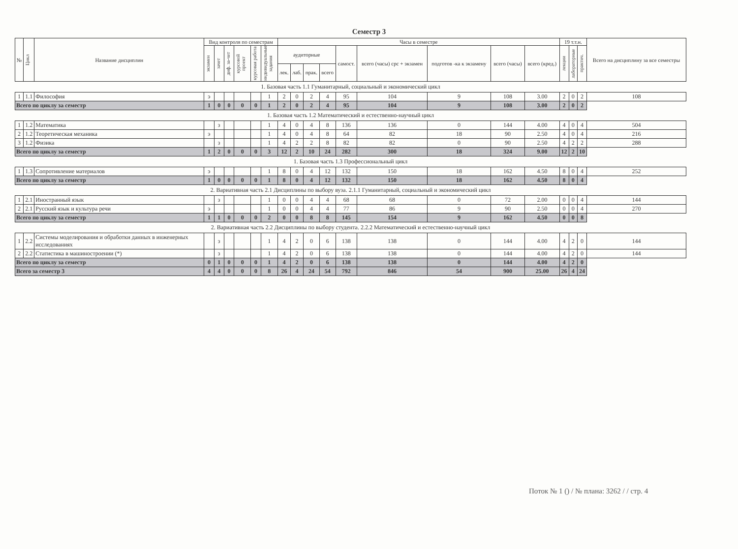Семестр 3
| № | Цикл | Название дисциплин | Вид контроля по семестрам | | | | | | Часы в семестре | | | | | | | | | 19 т.т.н. | | | Всего на дисциплину за все семестры |
| --- | --- | --- | --- | --- | --- | --- | --- | --- | --- | --- | --- | --- | --- | --- | --- | --- | --- | --- | --- | --- | --- |
| | | | экзамен | зачет | диф. за-чет | курсовой проект | курсовая работа | индивидуальные задания | аудиторные | | | | самост. | всего (часы) срс + экзамен | подготов -ка к экзамену | всего (часы) | всего (кред.) | лекции | лабораторные | практич. | |
| | | | | | | | | | лек. | лаб. | прак. | всего | | | | | | | | | |
| 1. Базовая часть 1.1 Гуманитарный, социальный и экономический цикл | | | | | | | | | | | | | | | | | | | | | |
| 1 | 1.1 | Философия | э | | | | | 1 | 2 | 0 | 2 | 4 | 95 | 104 | 9 | 108 | 3.00 | 2 | 0 | 2 | 108 |
| Всего по циклу за семестр | | | 1 | 0 | 0 | 0 | 0 | 1 | 2 | 0 | 2 | 4 | 95 | 104 | 9 | 108 | 3.00 | 2 | 0 | 2 | |
| 1. Базовая часть 1.2 Математический и естественно-научный цикл | | | | | | | | | | | | | | | | | | | | | |
| 1 | 1.2 | Математика | | з | | | | 1 | 4 | 0 | 4 | 8 | 136 | 136 | 0 | 144 | 4.00 | 4 | 0 | 4 | 504 |
| 2 | 1.2 | Теоретическая механика | э | | | | | 1 | 4 | 0 | 4 | 8 | 64 | 82 | 18 | 90 | 2.50 | 4 | 0 | 4 | 216 |
| 3 | 1.2 | Физика | | з | | | | 1 | 4 | 2 | 2 | 8 | 82 | 82 | 0 | 90 | 2.50 | 4 | 2 | 2 | 288 |
| Всего по циклу за семестр | | | 1 | 2 | 0 | 0 | 0 | 3 | 12 | 2 | 10 | 24 | 282 | 300 | 18 | 324 | 9.00 | 12 | 2 | 10 | |
| 1. Базовая часть 1.3 Профессиональный цикл | | | | | | | | | | | | | | | | | | | | | |
| 1 | 1.3 | Сопротивление материалов | э | | | | | 1 | 8 | 0 | 4 | 12 | 132 | 150 | 18 | 162 | 4.50 | 8 | 0 | 4 | 252 |
| Всего по циклу за семестр | | | 1 | 0 | 0 | 0 | 0 | 1 | 8 | 0 | 4 | 12 | 132 | 150 | 18 | 162 | 4.50 | 8 | 0 | 4 | |
| 2. Вариативная часть 2.1 Дисциплины по выбору вуза. 2.1.1 Гуманитарный, социальный и экономический цикл | | | | | | | | | | | | | | | | | | | | | |
| 1 | 2.1 | Иностранный язык | | з | | | | 1 | 0 | 0 | 4 | 4 | 68 | 68 | 0 | 72 | 2.00 | 0 | 0 | 4 | 144 |
| 2 | 2.1 | Русский язык и культура речи | э | | | | | 1 | 0 | 0 | 4 | 4 | 77 | 86 | 9 | 90 | 2.50 | 0 | 0 | 4 | 270 |
| Всего по циклу за семестр | | | 1 | 1 | 0 | 0 | 0 | 2 | 0 | 0 | 8 | 8 | 145 | 154 | 9 | 162 | 4.50 | 0 | 0 | 8 | |
| 2. Вариативная часть 2.2 Дисциплины по выбору студента. 2.2.2 Математический и естественно-научный цикл | | | | | | | | | | | | | | | | | | | | | |
| 1 | 2.2 | Системы моделирования и обработки данных в инженерных исследованиях | | з | | | | 1 | 4 | 2 | 0 | 6 | 138 | 138 | 0 | 144 | 4.00 | 4 | 2 | 0 | 144 |
| 2 | 2.2 | Статистика в машиностроении (*) | | з | | | | 1 | 4 | 2 | 0 | 6 | 138 | 138 | 0 | 144 | 4.00 | 4 | 2 | 0 | 144 |
| Всего по циклу за семестр | | | 0 | 1 | 0 | 0 | 0 | 1 | 4 | 2 | 0 | 6 | 138 | 138 | 0 | 144 | 4.00 | 4 | 2 | 0 | |
| Всего за семестр 3 | | | 4 | 4 | 0 | 0 | 0 | 8 | 26 | 4 | 24 | 54 | 792 | 846 | 54 | 900 | 25.00 | 26 | 4 | 24 | |
Поток № 1 () / № плана: 3262 / / стр. 4